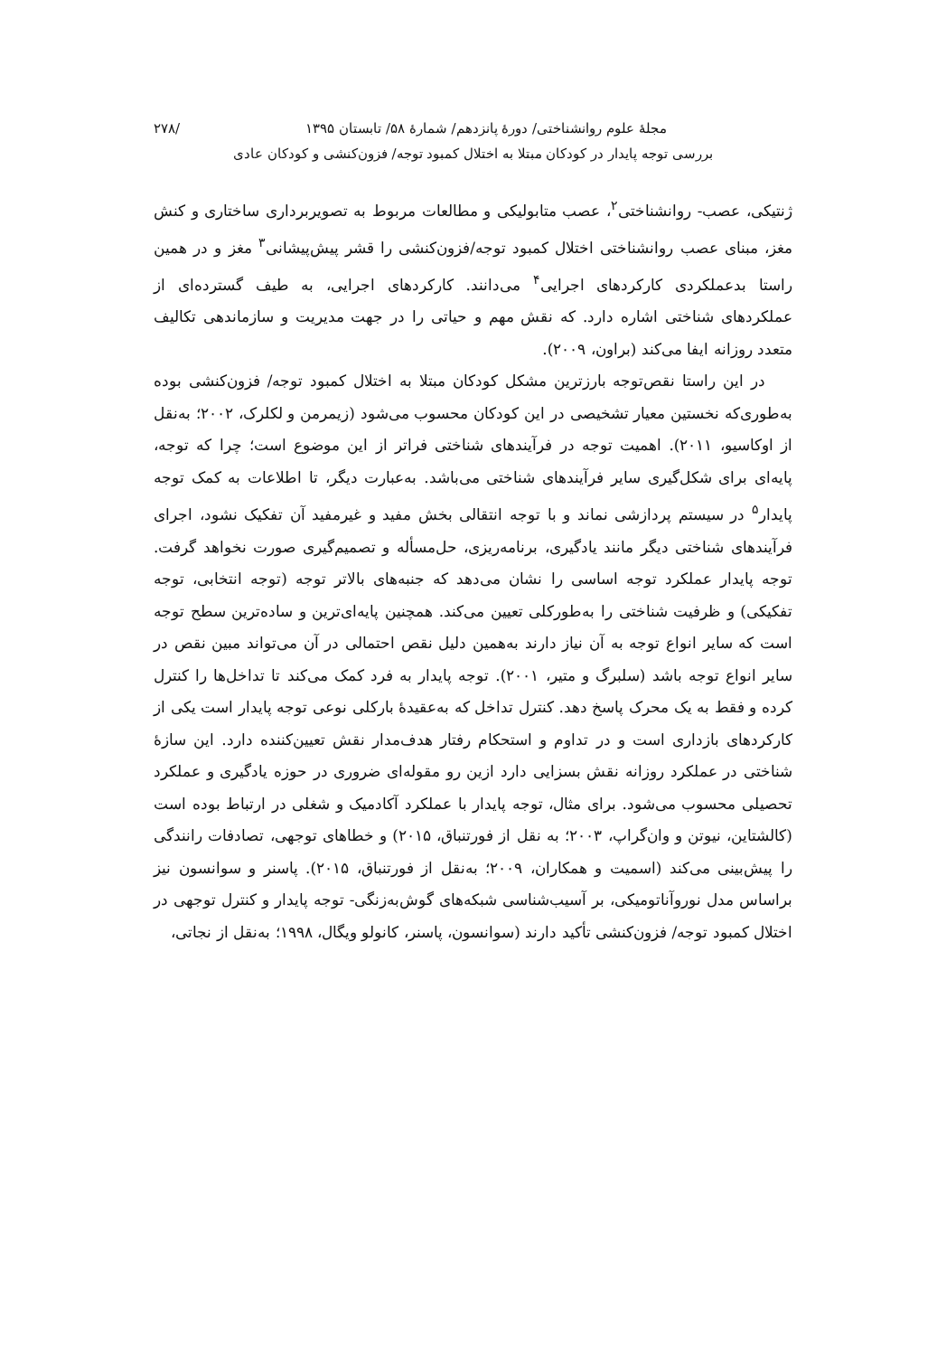مجلهٔ علوم روانشناختی/ دورهٔ پانزدهم/ شمارهٔ ۵۸/ تابستان ۱۳۹۵ /۲۷۸
بررسی توجه پایدار در کودکان مبتلا به اختلال کمبود توجه/ فزون‌کنشی و کودکان عادی
ژنتیکی، عصب- روانشناختی<sup>۲</sup>، عصب متابولیکی و مطالعات مربوط به تصویربرداری ساختاری و کنش مغز، مبنای عصب روانشناختی اختلال کمبود توجه/فزون‌کنشی را قشر پیش‌پیشانی<sup>۳</sup> مغز و در همین راستا بدعملکردی کارکردهای اجرایی<sup>۴</sup> می‌دانند. کارکردهای اجرایی، به طیف گسترده‌ای از عملکردهای شناختی اشاره دارد. که نقش مهم و حیاتی را در جهت مدیریت و سازماندهی تکالیف متعدد روزانه ایفا می‌کند (براون، ۲۰۰۹).
در این راستا نقص‌توجه بارزترین مشکل کودکان مبتلا به اختلال کمبود توجه/ فزون‌کنشی بوده به‌طوری‌که نخستین معیار تشخیصی در این کودکان محسوب می‌شود (زیمرمن و لکلرک، ۲۰۰۲؛ به‌نقل از اوکاسیو، ۲۰۱۱). اهمیت توجه در فرآیندهای شناختی فراتر از این موضوع است؛ چرا که توجه، پایه‌ای برای شکل‌گیری سایر فرآیندهای شناختی می‌باشد. به‌عبارت دیگر، تا اطلاعات به کمک توجه پایدار<sup>۵</sup> در سیستم پردازشی نماند و با توجه انتقالی بخش مفید و غیرمفید آن تفکیک نشود، اجرای فرآیندهای شناختی دیگر مانند یادگیری، برنامه‌ریزی، حل‌مسأله و تصمیم‌گیری صورت نخواهد گرفت. توجه پایدار عملکرد توجه اساسی را نشان می‌دهد که جنبه‌های بالاتر توجه (توجه انتخابی، توجه تفکیکی) و ظرفیت شناختی را به‌طورکلی تعیین می‌کند. همچنین پایه‌ای‌ترین و ساده‌ترین سطح توجه است که سایر انواع توجه به آن نیاز دارند به‌همین دلیل نقص احتمالی در آن می‌تواند مبین نقص در سایر انواع توجه باشد (سلبرگ و متیر، ۲۰۰۱). توجه پایدار به فرد کمک می‌کند تا تداخل‌ها را کنترل کرده و فقط به یک محرک پاسخ دهد. کنترل تداخل که به‌عقیدهٔ بارکلی نوعی توجه پایدار است یکی از کارکردهای بازداری است و در تداوم و استحکام رفتار هدف‌مدار نقش تعیین‌کننده دارد. این سازهٔ شناختی در عملکرد روزانه نقش بسزایی دارد ازین رو مقوله‌ای ضروری در حوزه یادگیری و عملکرد تحصیلی محسوب می‌شود. برای مثال، توجه پایدار با عملکرد آکادمیک و شغلی در ارتباط بوده است (کالشتاین، نیوتن و وان‌گراپ، ۲۰۰۳؛ به نقل از فورتنباق، ۲۰۱۵) و خطاهای توجهی، تصادفات رانندگی را پیش‌بینی می‌کند (اسمیت و همکاران، ۲۰۰۹؛ به‌نقل از فورتنباق، ۲۰۱۵). پاسنر و سوانسون نیز براساس مدل نوروآناتومیکی، بر آسیب‌شناسی شبکه‌های گوش‌به‌زنگی- توجه پایدار و کنترل توجهی در اختلال کمبود توجه/ فزون‌کنشی تأکید دارند (سوانسون، پاسنر، کانولو ویگال، ۱۹۹۸؛ به‌نقل از نجاتی،